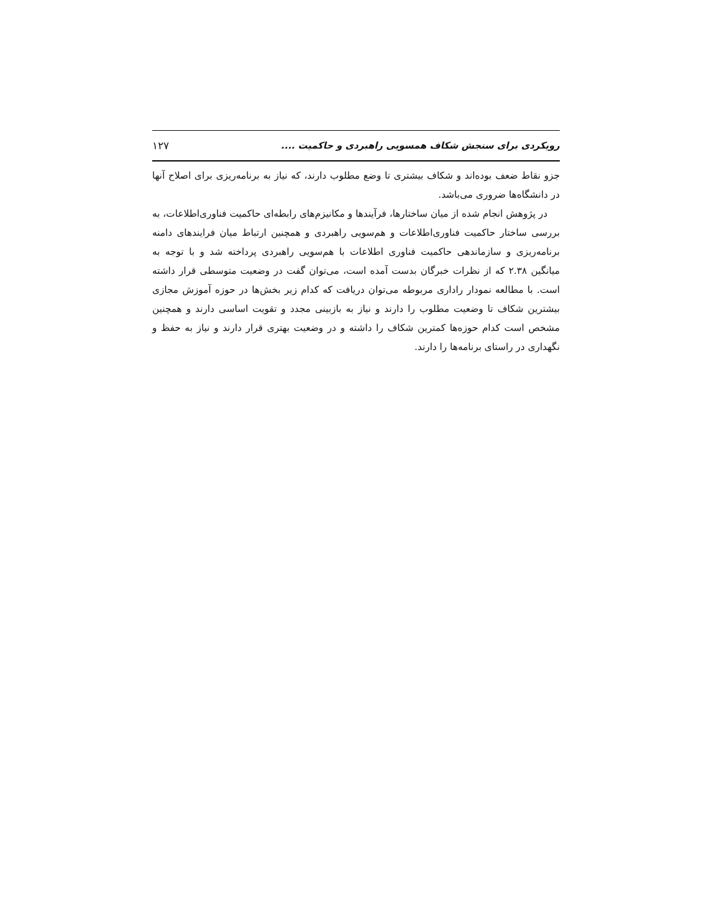رویکردی برای سنجش شکاف همسویی راهبردی و حاکمیت .... ۱۲۷
جزو نقاط ضعف بوده‌اند و شکاف بیشتری تا وضع مطلوب دارند، که نیاز به برنامه‌ریزی برای اصلاح آنها در دانشگاه‌ها ضروری می‌باشد.
در پژوهش انجام شده از میان ساختارها، فرآیندها و مکانیزم‌های رابطه‌ای حاکمیت فناوری‌اطلاعات، به بررسی ساختار حاکمیت فناوری‌اطلاعات و هم‌سویی راهبردی و همچنین ارتباط میان فرایندهای دامنه برنامه‌ریزی و سازماندهی حاکمیت فناوری اطلاعات با هم‌سویی راهبردی پرداخته شد و با توجه به میانگین ۲.۳۸ که از نظرات خبرگان بدست آمده است، می‌توان گفت در وضعیت متوسطی قرار داشته است. با مطالعه نمودار راداری مربوطه می‌توان دریافت که کدام زیر بخش‌ها در حوزه آموزش مجازی بیشترین شکاف تا وضعیت مطلوب را دارند و نیاز به بازبینی مجدد و تقویت اساسی دارند و همچنین مشخص است کدام حوزه‌ها کمترین شکاف را داشته و در وضعیت بهتری قرار دارند و نیاز به حفظ و نگهداری در راستای برنامه‌ها را دارند.